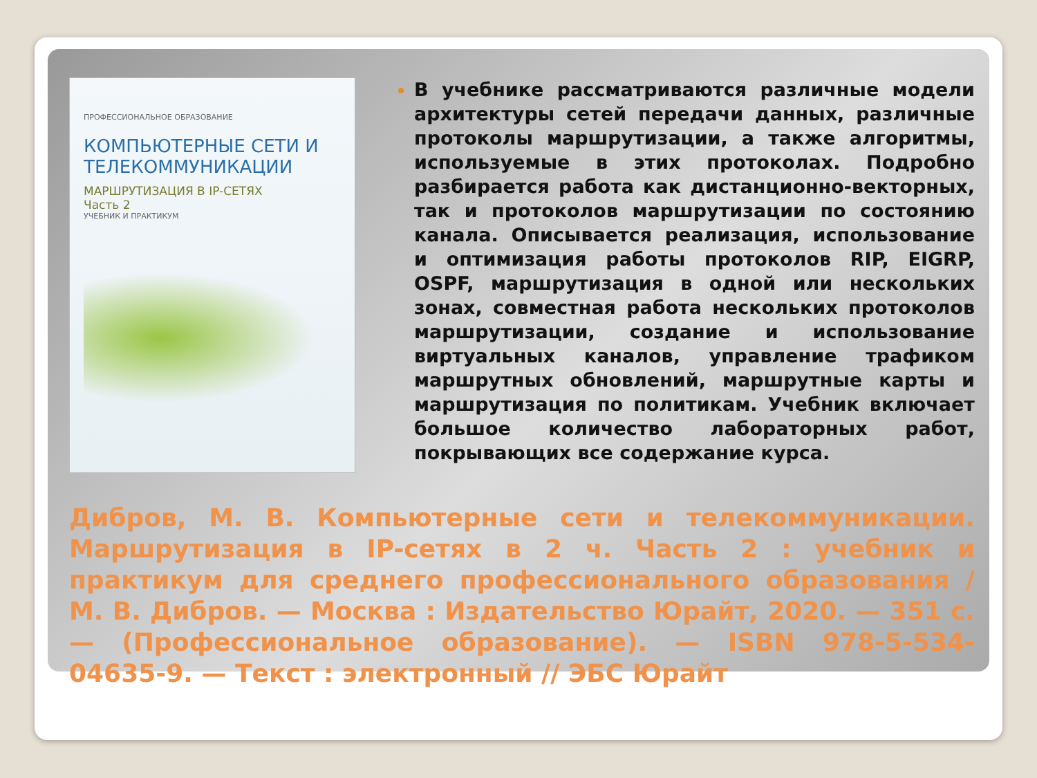ПРОФЕССИОНАЛЬНОЕ ОБРАЗОВАНИЕ
КОМПЬЮТЕРНЫЕ СЕТИ И ТЕЛЕКОММУНИКАЦИИ
МАРШРУТИЗАЦИЯ В IP-СЕТЯХ
Часть 2
УЧЕБНИК И ПРАКТИКУМ
В учебнике рассматриваются различные модели архитектуры сетей передачи данных, различные протоколы маршрутизации, а также алгоритмы, используемые в этих протоколах. Подробно разбирается работа как дистанционно-векторных, так и протоколов маршрутизации по состоянию канала. Описывается реализация, использование и оптимизация работы протоколов RIP, EIGRP, OSPF, маршрутизация в одной или нескольких зонах, совместная работа нескольких протоколов маршрутизации, создание и использование виртуальных каналов, управление трафиком маршрутных обновлений, маршрутные карты и маршрутизация по политикам. Учебник включает большое количество лабораторных работ, покрывающих все содержание курса.
Дибров, М. В. Компьютерные сети и телекоммуникации. Маршрутизация в IP-сетях в 2 ч. Часть 2 : учебник и практикум для среднего профессионального образования / М. В. Дибров. — Москва : Издательство Юрайт, 2020. — 351 с. — (Профессиональное образование). — ISBN 978-5-534-04635-9. — Текст : электронный // ЭБС Юрайт